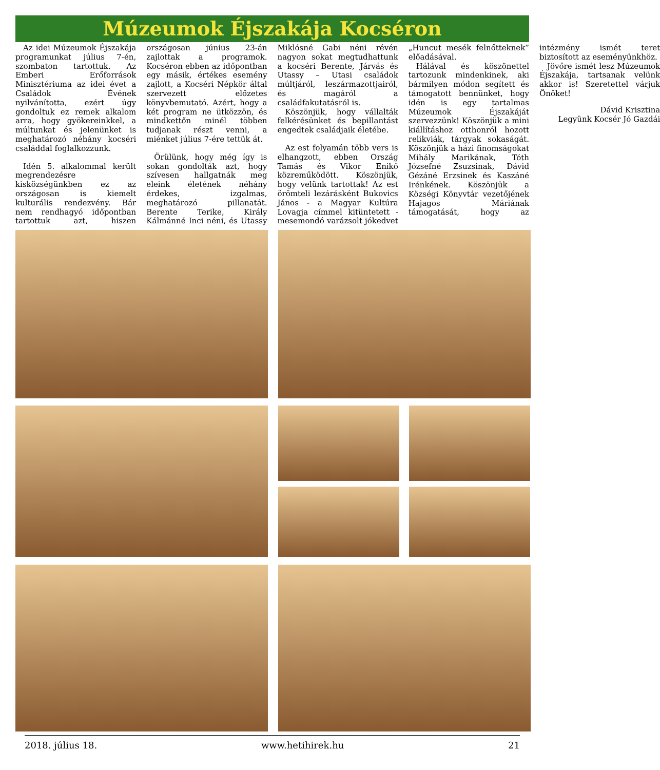Múzeumok Éjszakája Kocséron
Az idei Múzeumok Éjszakája programunkat július 7-én, szombaton tartottuk. Az Emberi Erőforrások Minisztériuma az idei évet a Családok Évének nyilvánította, ezért úgy gondoltuk ez remek alkalom arra, hogy gyökereinkkel, a múltunkat és jelenünket is meghatározó néhány kocséri családdal foglalkozzunk.
Idén 5. alkalommal került megrendezésre kisközségünkben ez az országosan is kiemelt kulturális rendezvény. Bár nem rendhagyó időpontban tartottuk azt, hiszen országosan június 23-án zajlottak a programok. Kocséron ebben az időpontban egy másik, értékes esemény zajlott, a Kocséri Népkör által szervezett előzetes könyvbemutató. Azért, hogy a két program ne ütközzön, és mindkettőn minél többen tudjanak részt venni, a miénket július 7-ére tettük át.
Örülünk, hogy még így is sokan gondolták azt, hogy szívesen hallgatnák meg eleink életének néhány érdekes, izgalmas, meghatározó pillanatát. Berente Terike, Király Kálmánné Inci néni, és Utassy Miklósné Gabi néni révén nagyon sokat megtudhattunk a kocséri Berente, Járvás és Utassy – Utasi családok múltjáról, leszármazottjairól, és magáról a családfakutatásról is.
Köszönjük, hogy vállalták felkérésünket és bepillantást engedtek családjaik életébe.
Az est folyamán több vers is elhangzott, ebben Ország Tamás és Vikor Enikő közreműködött. Köszönjük, hogy velünk tartottak! Az est örömteli lezárásként Bukovics János - a Magyar Kultúra Lovagja címmel kitüntetett - mesemondó varázsolt jókedvet „Huncut mesék felnőtteknek” előadásával.
Hálával és köszönettel tartozunk mindenkinek, aki bármilyen módon segített és támogatott bennünket, hogy idén is egy tartalmas Múzeumok Éjszakáját szervezzünk! Köszönjük a mini kiállításhoz otthonról hozott relikviák, tárgyak sokaságát. Köszönjük a házi finomságokat Mihály Marikának, Tóth Józsefné Zsuzsinak, Dávid Gézáné Erzsinek és Kaszáné Irénkének. Köszönjük a Községi Könyvtár vezetőjének Hajagos Máriának támogatását, hogy az intézmény ismét teret biztosított az eseményünkhöz.
Jövőre ismét lesz Múzeumok Éjszakája, tartsanak velünk akkor is! Szeretettel várjuk Önöket!
Dávid Krisztina
Legyünk Kocsér Jó Gazdái
2018. július 18. www.hetihirek.hu 21